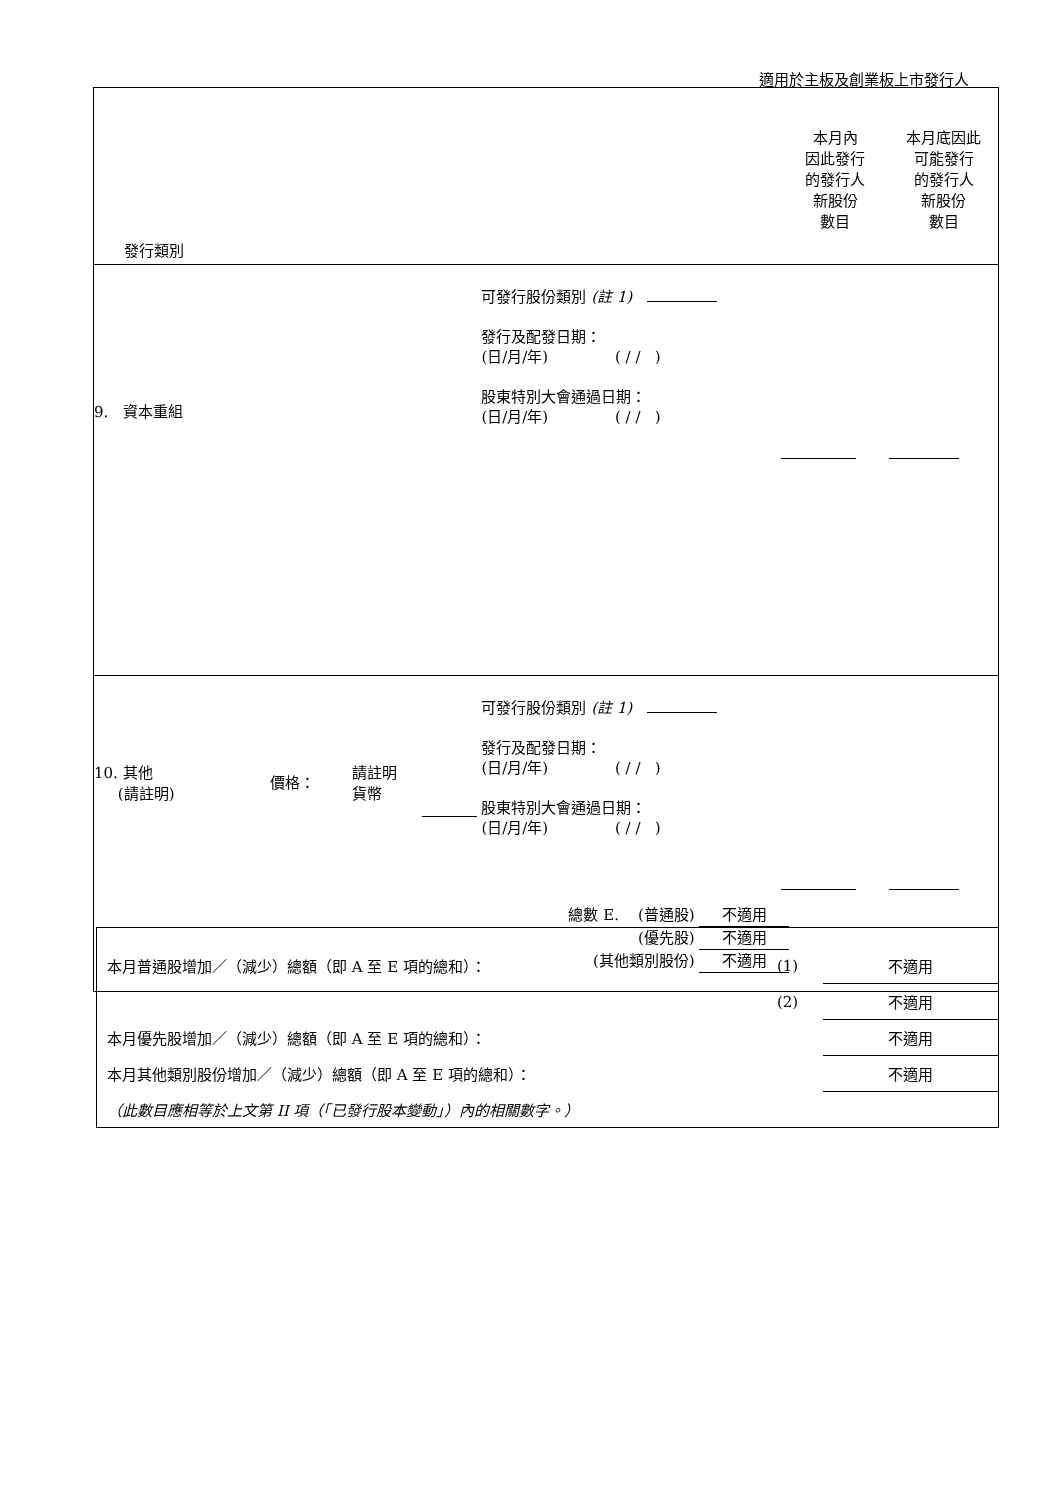適用於主板及創業板上市發行人
| 發行類別 | | | | 本月內 因此發行 的發行人 新股份 數目 | 本月底因此 可能發行 的發行人 新股份 數目 |
| 9. 資本重組 | | | 可發行股份類別 (註 1) 發行及配發日期： (日/月/年) ( / / ) 股東特別大會通過日期： (日/月/年) ( / / ) | | |
| 10. 其他 (請註明) | 價格： | 請註明 貨幣 | 可發行股份類別 (註 1) 發行及配發日期： (日/月/年) ( / / ) 股東特別大會通過日期： (日/月/年) ( / / ) | | |
| 總數 E. (普通股) 不適用 (優先股) 不適用 (其他類別股份) 不適用 | | | | | |
| 本月普通股增加／（減少）總額（即 A 至 E 項的總和）： | (1) | 不適用 |
| | (2) | 不適用 |
| 本月優先股增加／（減少）總額（即 A 至 E 項的總和）： | | 不適用 |
| 本月其他類別股份增加／（減少）總額（即 A 至 E 項的總和）： | | 不適用 |
| （此數目應相等於上文第 II 項（「已發行股本變動」）內的相關數字。） | | |